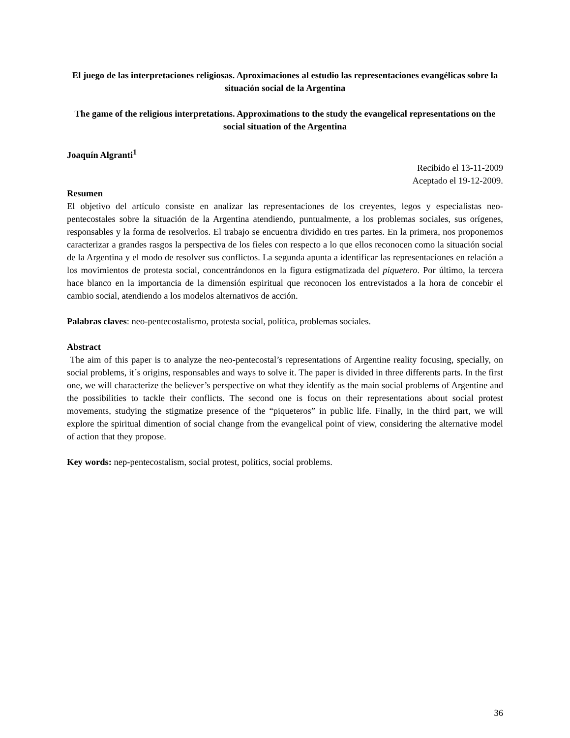El juego de las interpretaciones religiosas. Aproximaciones al estudio las representaciones evangélicas sobre la situación social de la Argentina
The game of the religious interpretations. Approximations to the study the evangelical representations on the social situation of the Argentina
Joaquín Algranti<sup>1</sup>
Recibido el 13-11-2009
Aceptado el 19-12-2009.
Resumen
El objetivo del artículo consiste en analizar las representaciones de los creyentes, legos y especialistas neo-pentecostales sobre la situación de la Argentina atendiendo, puntualmente, a los problemas sociales, sus orígenes, responsables y la forma de resolverlos. El trabajo se encuentra dividido en tres partes. En la primera, nos proponemos caracterizar a grandes rasgos la perspectiva de los fieles con respecto a lo que ellos reconocen como la situación social de la Argentina y el modo de resolver sus conflictos. La segunda apunta a identificar las representaciones en relación a los movimientos de protesta social, concentrándonos en la figura estigmatizada del piquetero. Por último, la tercera hace blanco en la importancia de la dimensión espiritual que reconocen los entrevistados a la hora de concebir el cambio social, atendiendo a los modelos alternativos de acción.
Palabras claves: neo-pentecostalismo, protesta social, política, problemas sociales.
Abstract
The aim of this paper is to analyze the neo-pentecostal’s representations of Argentine reality focusing, specially, on social problems, it´s origins, responsables and ways to solve it. The paper is divided in three differents parts. In the first one, we will characterize the believer’s perspective on what they identify as the main social problems of Argentine and the possibilities to tackle their conflicts. The second one is focus on their representations about social protest movements, studying the stigmatize presence of the “piqueteros” in public life. Finally, in the third part, we will explore the spiritual dimention of social change from the evangelical point of view, considering the alternative model of action that they propose.
Key words: nep-pentecostalism, social protest, politics, social problems.
36